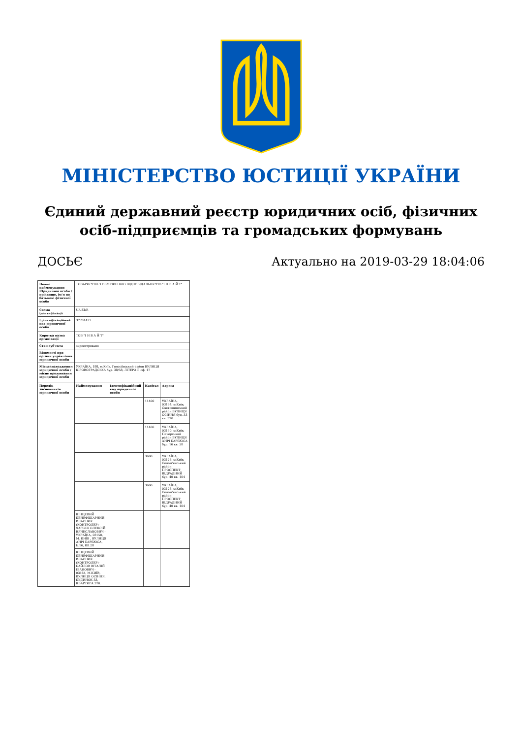МІНІСТЕРСТВО ЮСТИЦІЇ УКРАЇНИ
Єдиний державний реєстр юридичних осіб, фізичних осіб-підприємців та громадських формувань
ДОСЬЄ Актуально на 2019-03-29 18:04:06
| Повне найменування Юридичної особи / прізвище, ім'я по батькові фізичної особи | ТОВАРИСТВО З ОБМЕЖЕНОЮ ВІДПОВІДАЛЬНІСТЮ "І Н В А Й Т" | | | |
| Схема ідентифікації | UA-EDR | | | |
| Ідентифікаційний код юридичної особи | 37701437 | | | |
| Коротка назва організації | ТОВ "І Н В А Й Т" | | | |
| Стан суб'єкта | зареєстровано | | | |
| Відомості про органи управління юридичної особи | | | | |
| Місцезнаходження юридичної особи / місце проживання юридичної особи | УКРАЇНА, 198, м.Київ, Голосіївський район ВУЛИЦЯ КІРОВОГРАДСЬКА буд. 38/58, ЛІТЕРА Б оф. 17 | | | |
| Перелік засновників юридичної особи | Найменування | Ідентифікаційний код юридичної особи | Капітал | Адреса |
| | | | 11400 | УКРАЇНА, 03164, м.Київ, Святошинський район ВУЛИЦЯ ОСІННЯ буд. 33 кв. 370 |
| | | | 11400 | УКРАЇНА, 03150, м.Київ, Печерський район ВУЛИЦЯ АНРІ БАРБЮСА буд. 16 кв. 28 |
| | | | 3600 | УКРАЇНА, 03126, м.Київ, Солом'янський район ПРОСПЕКТ ВІДРАДНИЙ буд. 40 кв. 104 |
| | | | 3600 | УКРАЇНА, 03126, м.Київ, Солом'янський район ПРОСПЕКТ ВІДРАДНИЙ буд. 40 кв. 104 |
| | КІНЦЕВИЙ БЕНЕФІЦІАРНИЙ ВЛАСНИК (КОНТРОЛЕР)- ХАРЬКО ОЛЕКСІЙ ВЯЧЕСЛАВОВИЧ - УКРАЇНА, 03150, М. КИЇВ , ВУЛИЦЯ АНРІ БАРБЮСА, Б.16, КВ.28 | | | |
| | КІНЦЕВИЙ БЕНЕФІЦІАРНИЙ ВЛАСНИК (КОНТРОЛЕР)-БАЙЛОВ ВІТАЛІЙ ІВАНОВИЧ - 03164, М.КИЇВ, ВУЛИЦЯ ОСІННЯ, БУДИНОК 33, КВАРТИРА 370. | | | |